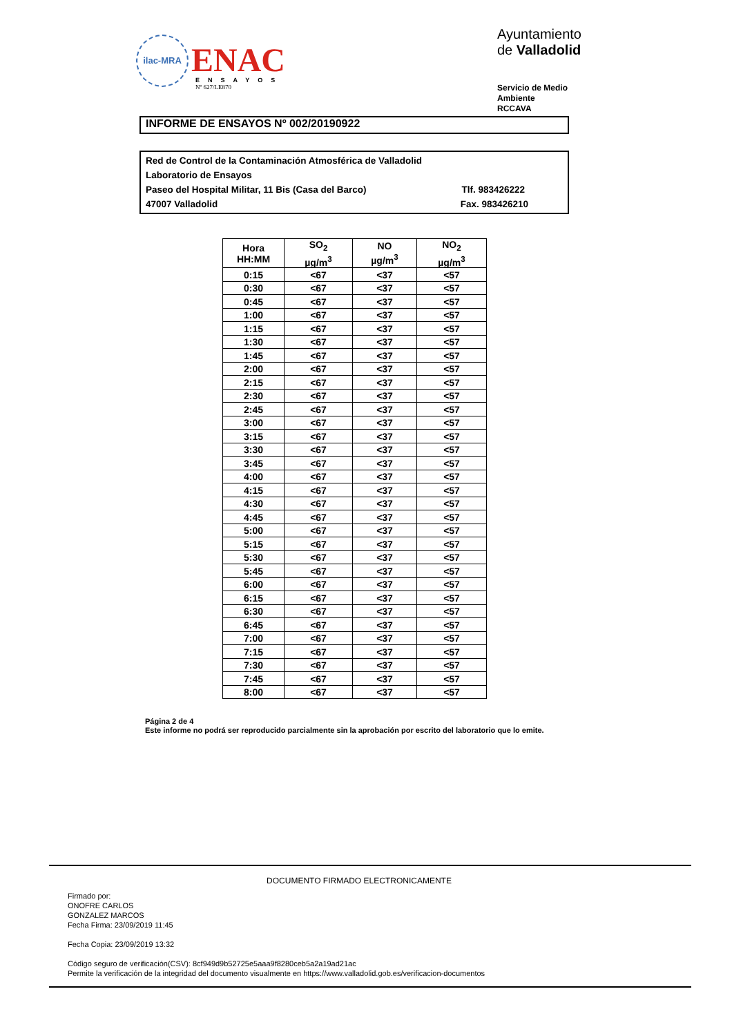ilac-MRA
ENAC
ENSAYOS
Nº 627/LE870
Ayuntamiento de Valladolid
Servicio de Medio Ambiente
RCCAVA
INFORME DE ENSAYOS Nº 002/20190922
Red de Control de la Contaminación Atmosférica de Valladolid
Laboratorio de Ensayos
Paseo del Hospital Militar, 11 Bis (Casa del Barco) Tlf. 983426222
47007 Valladolid Fax. 983426210
| Hora HH:MM | SO<sub>2</sub> µg/m<sup>3</sup> | NO µg/m<sup>3</sup> | NO<sub>2</sub> µg/m<sup>3</sup> |
| --- | --- | --- | --- |
| 0:15 | <67 | <37 | <57 |
| 0:30 | <67 | <37 | <57 |
| 0:45 | <67 | <37 | <57 |
| 1:00 | <67 | <37 | <57 |
| 1:15 | <67 | <37 | <57 |
| 1:30 | <67 | <37 | <57 |
| 1:45 | <67 | <37 | <57 |
| 2:00 | <67 | <37 | <57 |
| 2:15 | <67 | <37 | <57 |
| 2:30 | <67 | <37 | <57 |
| 2:45 | <67 | <37 | <57 |
| 3:00 | <67 | <37 | <57 |
| 3:15 | <67 | <37 | <57 |
| 3:30 | <67 | <37 | <57 |
| 3:45 | <67 | <37 | <57 |
| 4:00 | <67 | <37 | <57 |
| 4:15 | <67 | <37 | <57 |
| 4:30 | <67 | <37 | <57 |
| 4:45 | <67 | <37 | <57 |
| 5:00 | <67 | <37 | <57 |
| 5:15 | <67 | <37 | <57 |
| 5:30 | <67 | <37 | <57 |
| 5:45 | <67 | <37 | <57 |
| 6:00 | <67 | <37 | <57 |
| 6:15 | <67 | <37 | <57 |
| 6:30 | <67 | <37 | <57 |
| 6:45 | <67 | <37 | <57 |
| 7:00 | <67 | <37 | <57 |
| 7:15 | <67 | <37 | <57 |
| 7:30 | <67 | <37 | <57 |
| 7:45 | <67 | <37 | <57 |
| 8:00 | <67 | <37 | <57 |
Página 2 de 4
Este informe no podrá ser reproducido parcialmente sin la aprobación por escrito del laboratorio que lo emite.
DOCUMENTO FIRMADO ELECTRONICAMENTE
Firmado por:
ONOFRE CARLOS
GONZALEZ MARCOS
Fecha Firma: 23/09/2019 11:45
Fecha Copia: 23/09/2019 13:32
Código seguro de verificación(CSV): 8cf949d9b52725e5aaa9f8280ceb5a2a19ad21ac
Permite la verificación de la integridad del documento visualmente en https://www.valladolid.gob.es/verificacion-documentos